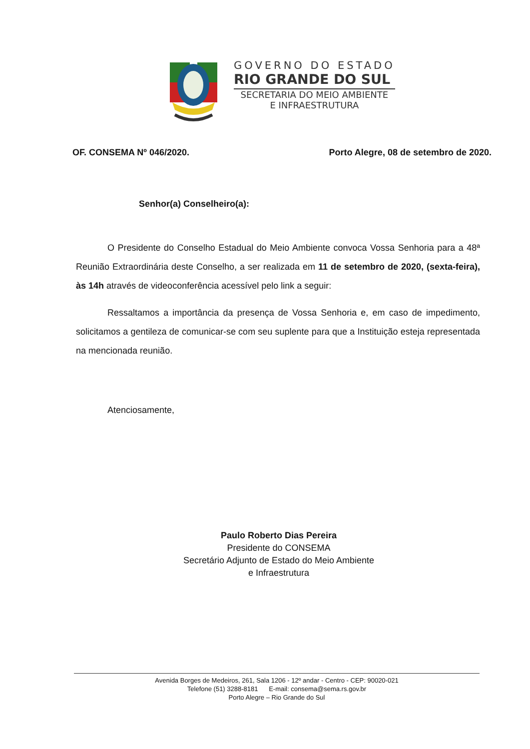GOVERNO DO ESTADO
RIO GRANDE DO SUL
SECRETARIA DO MEIO AMBIENTE
E INFRAESTRUTURA
OF. CONSEMA Nº 046/2020. Porto Alegre, 08 de setembro de 2020.
Senhor(a) Conselheiro(a):
O Presidente do Conselho Estadual do Meio Ambiente convoca Vossa Senhoria para a 48ª Reunião Extraordinária deste Conselho, a ser realizada em 11 de setembro de 2020, (sexta-feira), às 14h através de videoconferência acessível pelo link a seguir:
Ressaltamos a importância da presença de Vossa Senhoria e, em caso de impedimento, solicitamos a gentileza de comunicar-se com seu suplente para que a Instituição esteja representada na mencionada reunião.
Atenciosamente,
Paulo Roberto Dias Pereira
Presidente do CONSEMA
Secretário Adjunto de Estado do Meio Ambiente
e Infraestrutura
Avenida Borges de Medeiros, 261, Sala 1206 - 12º andar - Centro - CEP: 90020-021
Telefone (51) 3288-8181 E-mail: consema@sema.rs.gov.br
Porto Alegre – Rio Grande do Sul